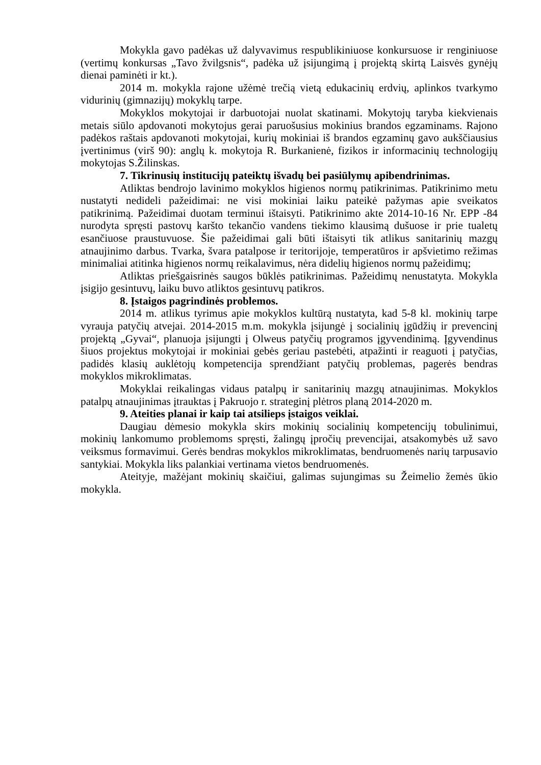Mokykla gavo padėkas už dalyvavimus respublikiniuose konkursuose ir renginiuose (vertimų konkursas „Tavo žvilgsnis“, padėka už įsijungimą į projektą skirtą Laisvės gynėjų dienai paminėti ir kt.).
2014 m. mokykla rajone užėmė trečią vietą edukacinių erdvių, aplinkos tvarkymo vidurinių (gimnazijų) mokyklų tarpe.
Mokyklos mokytojai ir darbuotojai nuolat skatinami. Mokytojų taryba kiekvienais metais siūlo apdovanoti mokytojus gerai paruošusius mokinius brandos egzaminams. Rajono padėkos raštais apdovanoti mokytojai, kurių mokiniai iš brandos egzaminų gavo aukščiausius įvertinimus (virš 90): anglų k. mokytoja R. Burkanienė, fizikos ir informacinių technologijų mokytojas S.Žilinskas.
7. Tikrinusių institucijų pateiktų išvadų bei pasiūlymų apibendrinimas.
Atliktas bendrojo lavinimo mokyklos higienos normų patikrinimas. Patikrinimo metu nustatyti nedideli pažeidimai: ne visi mokiniai laiku pateikė pažymas apie sveikatos patikrinimą. Pažeidimai duotam terminui ištaisyti. Patikrinimo akte 2014-10-16 Nr. EPP -84 nurodyta spręsti pastovų karšto tekančio vandens tiekimo klausimą dušuose ir prie tualetų esančiuose praustuvuose. Šie pažeidimai gali būti ištaisyti tik atlikus sanitarinių mazgų atnaujinimo darbus. Tvarka, švara patalpose ir teritorijoje, temperatūros ir apšvietimo režimas minimaliai atitinka higienos normų reikalavimus, nėra didelių higienos normų pažeidimų;
Atliktas priešgaisrinės saugos būklės patikrinimas. Pažeidimų nenustatyta. Mokykla įsigijo gesintuvų, laiku buvo atliktos gesintuvų patikros.
8. Įstaigos pagrindinės problemos.
2014 m. atlikus tyrimus apie mokyklos kultūrą nustatyta, kad 5-8 kl. mokinių tarpe vyrauja patyčių atvejai. 2014-2015 m.m. mokykla įsijungė į socialinių įgūdžių ir prevencinį projektą „Gyvai“, planuoja įsijungti į Olweus patyčių programos įgyvendinimą. Įgyvendinus šiuos projektus mokytojai ir mokiniai gebės geriau pastebėti, atpažinti ir reaguoti į patyčias, padidės klasių auklėtojų kompetencija sprendžiant patyčių problemas, pagerės bendras mokyklos mikroklimatas.
Mokyklai reikalingas vidaus patalpų ir sanitarinių mazgų atnaujinimas. Mokyklos patalpų atnaujinimas įtrauktas į Pakruojo r. strateginį plėtros planą 2014-2020 m.
9. Ateities planai ir kaip tai atsilieps įstaigos veiklai.
Daugiau dėmesio mokykla skirs mokinių socialinių kompetencijų tobulinimui, mokinių lankomumo problemoms spręsti, žalingų įpročių prevencijai, atsakomybės už savo veiksmus formavimui. Gerės bendras mokyklos mikroklimatas, bendruomenės narių tarpusavio santykiai. Mokykla liks palankiai vertinama vietos bendruomenės.
Ateityje, mažėjant mokinių skaičiui, galimas sujungimas su Žeimelio žemės ūkio mokykla.